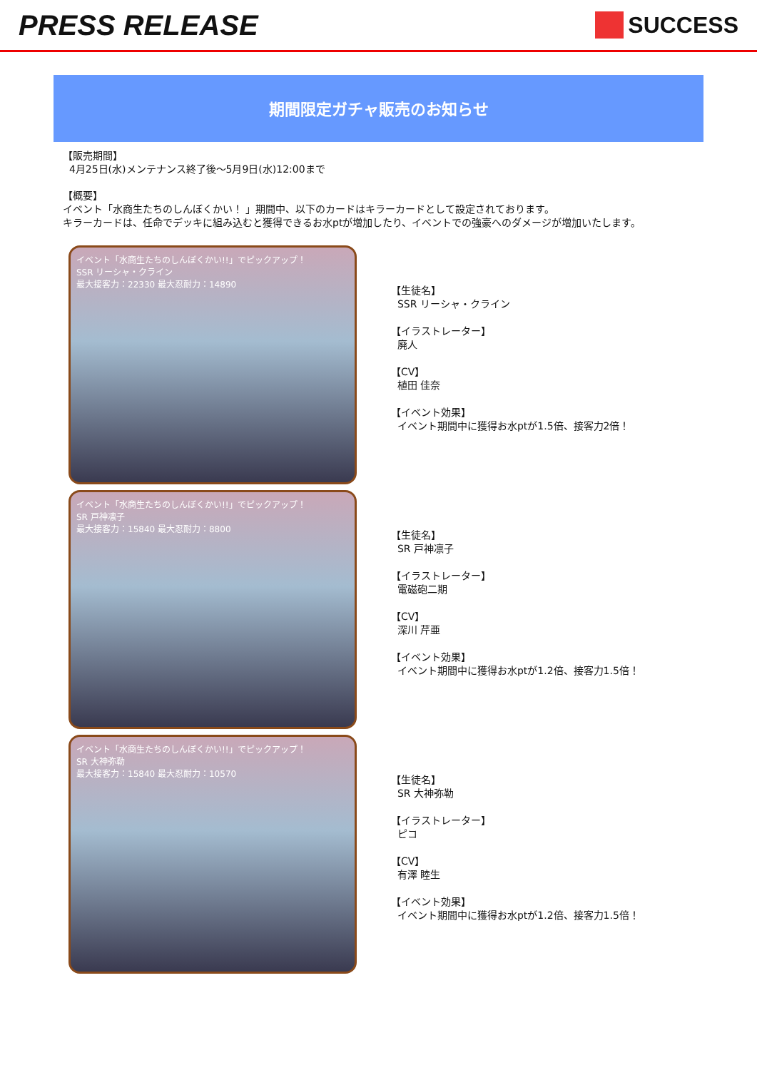PRESS RELEASE
SUCCESS
期間限定ガチャ販売のお知らせ
【販売期間】
4月25日(水)メンテナンス終了後～5月9日(水)12:00まで
【概要】
イベント「水商生たちのしんぼくかい！ 」期間中、以下のカードはキラーカードとして設定されております。
キラーカードは、任命でデッキに組み込むと獲得できるお水ptが増加したり、イベントでの強豪へのダメージが増加いたします。
イベント「水商生たちのしんぼくかい!!」でピックアップ！
SSR リーシャ・クライン
最大接客力：22330 最大忍耐力：14890
【生徒名】
SSR リーシャ・クライン
【イラストレーター】
廃人
【CV】
植田 佳奈
【イベント効果】
イベント期間中に獲得お水ptが1.5倍、接客力2倍！
イベント「水商生たちのしんぼくかい!!」でピックアップ！
SR 戸神凛子
最大接客力：15840 最大忍耐力：8800
【生徒名】
SR 戸神凛子
【イラストレーター】
電磁砲二期
【CV】
深川 芹亜
【イベント効果】
イベント期間中に獲得お水ptが1.2倍、接客力1.5倍！
イベント「水商生たちのしんぼくかい!!」でピックアップ！
SR 大神弥勒
最大接客力：15840 最大忍耐力：10570
【生徒名】
SR 大神弥勒
【イラストレーター】
ピコ
【CV】
有澤 睦生
【イベント効果】
イベント期間中に獲得お水ptが1.2倍、接客力1.5倍！